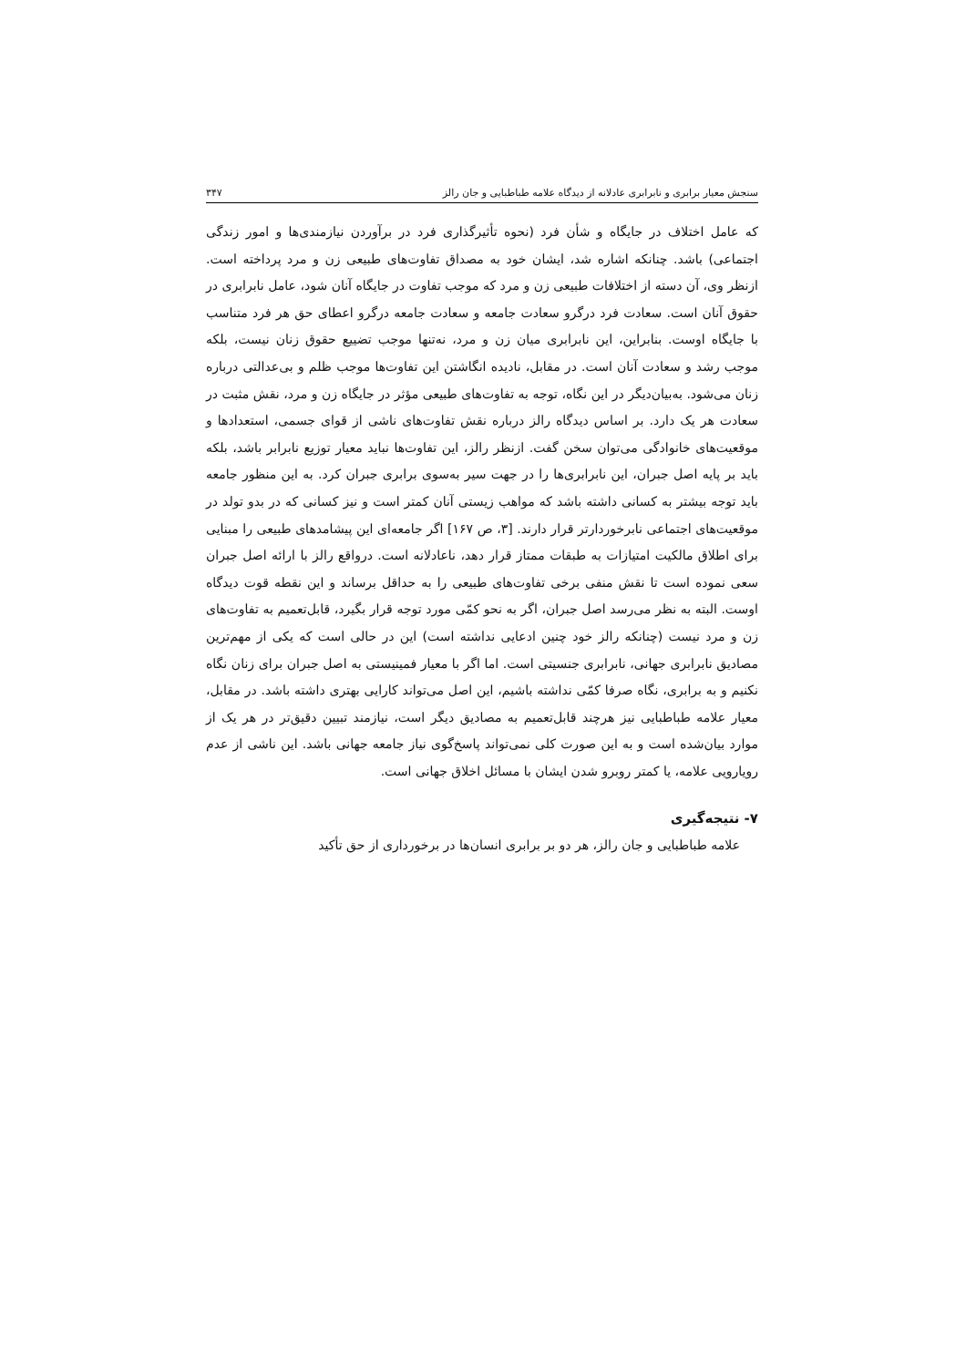سنجش معیار برابری و نابرابری عادلانه از دیدگاه علامه طباطبایی و جان رالز ۳۴۷
که عامل اختلاف در جایگاه و شأن فرد (نحوه تأثیرگذاری فرد در برآوردن نیازمندی‌ها و امور زندگی اجتماعی) باشد. چنانکه اشاره شد، ایشان خود به مصداق تفاوت‌های طبیعی زن و مرد پرداخته است. ازنظر وی، آن دسته از اختلافات طبیعی زن و مرد که موجب تفاوت در جایگاه آنان شود، عامل نابرابری در حقوق آنان است. سعادت فرد درگرو سعادت جامعه و سعادت جامعه درگرو اعطای حق هر فرد متناسب با جایگاه اوست. بنابراین، این نابرابری میان زن و مرد، نه‌تنها موجب تضییع حقوق زنان نیست، بلکه موجب رشد و سعادت آنان است. در مقابل، نادیده انگاشتن این تفاوت‌ها موجب ظلم و بی‌عدالتی درباره زنان می‌شود. به‌بیان‌دیگر در این نگاه، توجه به تفاوت‌های طبیعی مؤثر در جایگاه زن و مرد، نقش مثبت در سعادت هر یک دارد. بر اساس دیدگاه رالز درباره نقش تفاوت‌های ناشی از قوای جسمی، استعدادها و موقعیت‌های خانوادگی می‌توان سخن گفت. ازنظر رالز، این تفاوت‌ها نباید معیار توزیع نابرابر باشد، بلکه باید بر پایه اصل جبران، این نابرابری‌ها را در جهت سیر به‌سوی برابری جبران کرد. به این منظور جامعه باید توجه بیشتر به کسانی داشته باشد که مواهب زیستی آنان کمتر است و نیز کسانی که در بدو تولد در موقعیت‌های اجتماعی نابرخوردارتر قرار دارند. [۳، ص ۱۶۷] اگر جامعه‌ای این پیشامدهای طبیعی را مبنایی برای اطلاق مالکیت امتیازات به طبقات ممتاز قرار دهد، ناعادلانه است. درواقع رالز با ارائه اصل جبران سعی نموده است تا نقش منفی برخی تفاوت‌های طبیعی را به حداقل برساند و این نقطه قوت دیدگاه اوست. البته به نظر می‌رسد اصل جبران، اگر به نحو کمّی مورد توجه قرار بگیرد، قابل‌تعمیم به تفاوت‌های زن و مرد نیست (چنانکه رالز خود چنین ادعایی نداشته است) این در حالی است که یکی از مهم‌ترین مصادیق نابرابری جهانی، نابرابری جنسیتی است. اما اگر با معیار فمینیستی به اصل جبران برای زنان نگاه نکنیم و به برابری، نگاه صرفا کمّی نداشته باشیم، این اصل می‌تواند کارایی بهتری داشته باشد. در مقابل، معیار علامه طباطبایی نیز هرچند قابل‌تعمیم به مصادیق دیگر است، نیازمند تبیین دقیق‌تر در هر یک از موارد بیان‌شده است و به این صورت کلی نمی‌تواند پاسخ‌گوی نیاز جامعه جهانی باشد. این ناشی از عدم رویارویی علامه، یا کمتر روبرو شدن ایشان با مسائل اخلاق جهانی است.
۷- نتیجه‌گیری
علامه طباطبایی و جان رالز، هر دو بر برابری انسان‌ها در برخورداری از حق تأکید